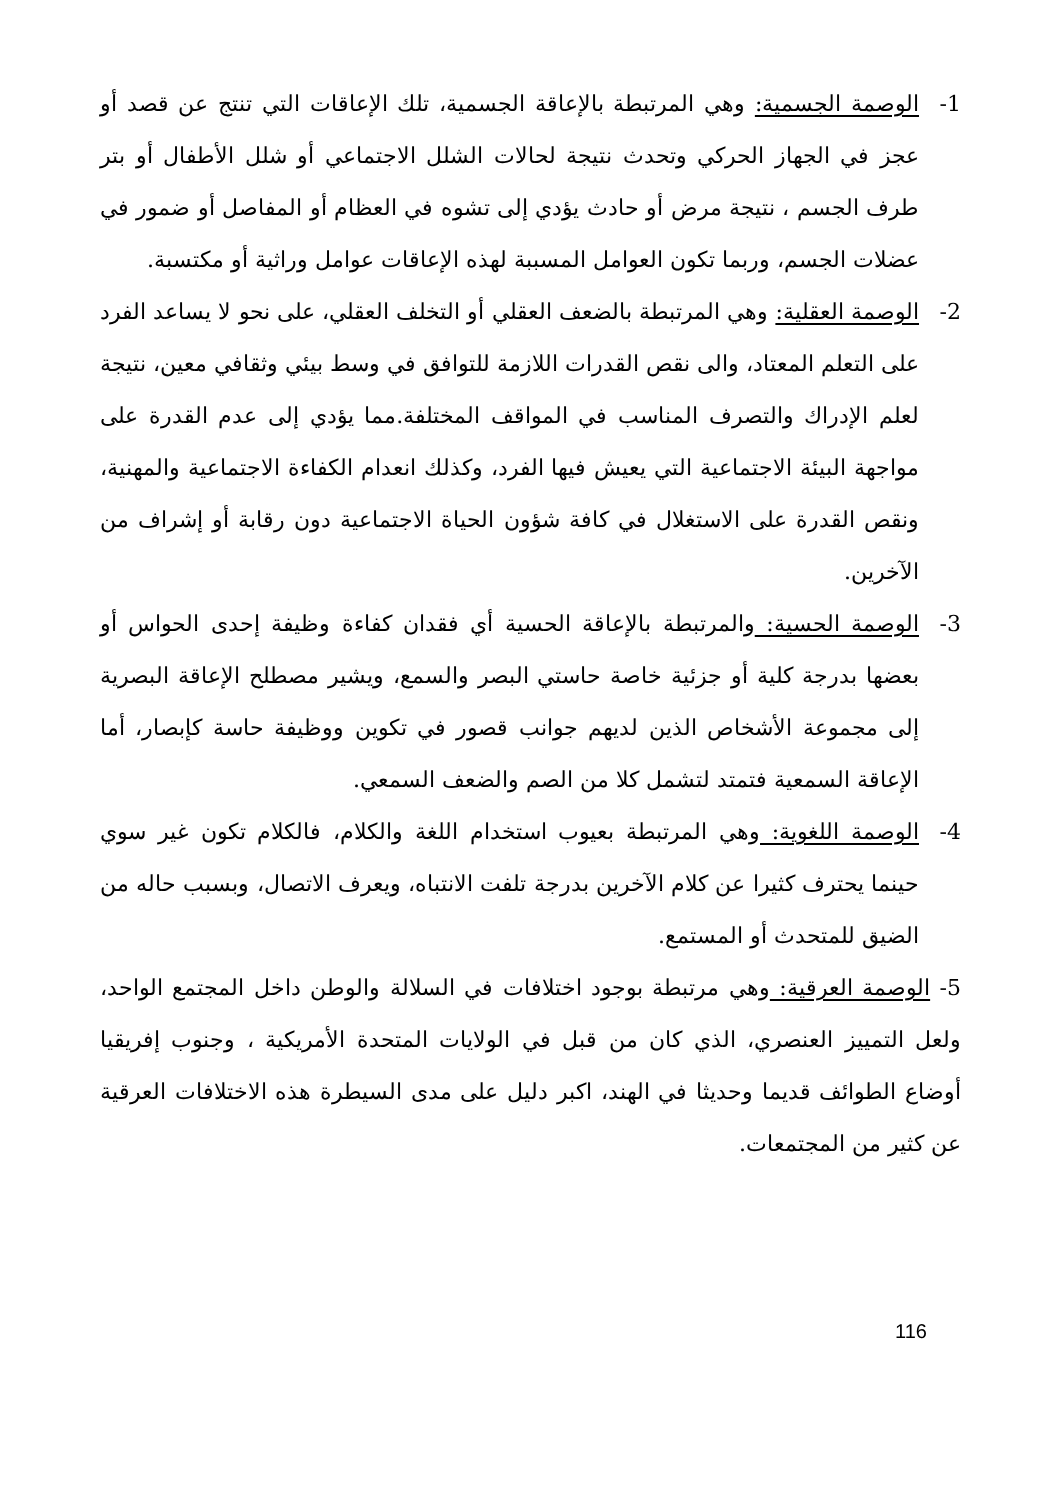1- الوصمة الجسمية: وهي المرتبطة بالإعاقة الجسمية، تلك الإعاقات التي تنتج عن قصد أو عجز في الجهاز الحركي وتحدث نتيجة لحالات الشلل الاجتماعي أو شلل الأطفال أو بتر طرف الجسم ، نتيجة مرض أو حادث يؤدي إلى تشوه في العظام أو المفاصل أو ضمور في عضلات الجسم، وربما تكون العوامل المسببة لهذه الإعاقات عوامل وراثية أو مكتسبة.
2- الوصمة العقلية: وهي المرتبطة بالضعف العقلي أو التخلف العقلي، على نحو لا يساعد الفرد على التعلم المعتاد، والى نقص القدرات اللازمة للتوافق في وسط بيئي وثقافي معين، نتيجة لعلم الإدراك والتصرف المناسب في المواقف المختلفة.مما يؤدي إلى عدم القدرة على مواجهة البيئة الاجتماعية التي يعيش فيها الفرد، وكذلك انعدام الكفاءة الاجتماعية والمهنية، ونقص القدرة على الاستغلال في كافة شؤون الحياة الاجتماعية دون رقابة أو إشراف من الآخرين.
3- الوصمة الحسية: والمرتبطة بالإعاقة الحسية أي فقدان كفاءة وظيفة إحدى الحواس أو بعضها بدرجة كلية أو جزئية خاصة حاستي البصر والسمع، ويشير مصطلح الإعاقة البصرية إلى مجموعة الأشخاص الذين لديهم جوانب قصور في تكوين ووظيفة حاسة كإبصار، أما الإعاقة السمعية فتمتد لتشمل كلا من الصم والضعف السمعي.
4- الوصمة اللغوية: وهي المرتبطة بعيوب استخدام اللغة والكلام، فالكلام تكون غير سوي حينما يحترف كثيرا عن كلام الآخرين بدرجة تلفت الانتباه، ويعرف الاتصال، وبسبب حاله من الضيق للمتحدث أو المستمع.
5- الوصمة العرقية: وهي مرتبطة بوجود اختلافات في السلالة والوطن داخل المجتمع الواحد، ولعل التمييز العنصري، الذي كان من قبل في الولايات المتحدة الأمريكية ، وجنوب إفريقيا أوضاع الطوائف قديما وحديثا في الهند، اكبر دليل على مدى السيطرة هذه الاختلافات العرقية عن كثير من المجتمعات.
116